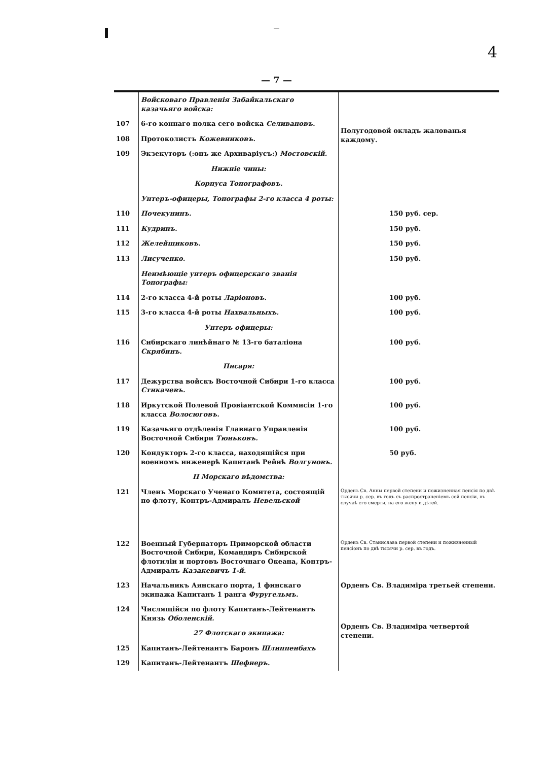—
4
— 7 —
| | Войсковаго Правленія Забайкальскаго казачьяго войска: | |
| 107 | 6-го коннаго полка сего войска Селивановъ. | Полугодовой окладъ жалованья каждому. |
| 108 | Протоколистъ Кожевниковъ. | |
| 109 | Экзекуторъ (:онъ же Архиваріусъ:) Мостовскій. | |
| | Нижніе чины: | |
| | Корпуса Топографовъ. | |
| | Унтеръ-офицеры, Топографы 2-го класса 4 роты: | |
| 110 | Почекунинъ. | 150 руб. сер. |
| 111 | Кудринъ. | 150 руб. |
| 112 | Желейщиковъ. | 150 руб. |
| 113 | Лисученко. | 150 руб. |
| | Неимѣющіе унтеръ офицерскаго званія Топографы: | |
| 114 | 2-го класса 4-й роты Ларіоновъ. | 100 руб. |
| 115 | 3-го класса 4-й роты Нахвальныхъ. | 100 руб. |
| | Унтеръ офицеры: | |
| 116 | Сибирскаго линѣйнаго № 13-го баталіона Скрябинъ. | 100 руб. |
| | Писаря: | |
| 117 | Дежурства войскъ Восточной Сибири 1-го класса Стикачевъ. | 100 руб. |
| 118 | Иркутской Полевой Провіантской Коммисіи 1-го класса Волосюговъ. | 100 руб. |
| 119 | Казачьяго отдѣленія Главнаго Управленія Восточной Сибири Тюньковъ. | 100 руб. |
| 120 | Кондукторъ 2-го класса, находящійся при военномъ инженерѣ Капитанѣ Рейнѣ Волгуновъ. | 50 руб. |
| | II Морскаго вѣдомства: | |
| 121 | Членъ Морскаго Ученаго Комитета, состоящій по флоту, Контръ-Адмиралъ Невельской | Орденъ Св. Анны первой степени и пожизненная пенсія по двѣ тысячи р. сер. въ годъ съ распространеніемъ сей пенсіи, въ случаѣ его смерти, на его жену и дѣтей. |
| 122 | Военный Губернаторъ Приморской области Восточной Сибири, Командиръ Сибирской флотиліи и портовъ Восточнаго Океана, Контръ-Адмиралъ Казакевичъ 1-й. | Орденъ Св. Станислава первой степени и пожизненный пенсіонъ по двѣ тысячи р. сер. въ годъ. |
| 123 | Начальникъ Аянскаго порта, 1 финскаго экипажа Капитанъ 1 ранга Фуругельмъ. | Орденъ Св. Владиміра третьей степени. |
| 124 | Числящійся по флоту Капитанъ-Лейтенантъ Князь Оболенскій. | Орденъ Св. Владиміра четвертой степени. |
| | 27 Флотскаго экипажа: | |
| 125 | Капитанъ-Лейтенантъ Баронъ Шлиппенбахъ | |
| 129 | Капитанъ-Лейтенантъ Шефнеръ. | |